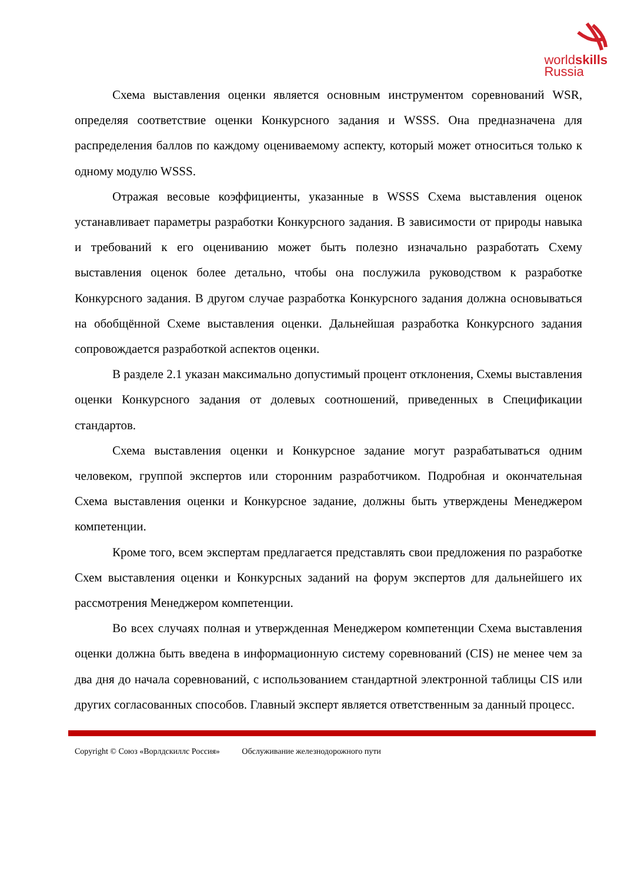worldskills
Russia
Схема выставления оценки является основным инструментом соревнований WSR, определяя соответствие оценки Конкурсного задания и WSSS. Она предназначена для распределения баллов по каждому оцениваемому аспекту, который может относиться только к одному модулю WSSS.
Отражая весовые коэффициенты, указанные в WSSS Схема выставления оценок устанавливает параметры разработки Конкурсного задания. В зависимости от природы навыка и требований к его оцениванию может быть полезно изначально разработать Схему выставления оценок более детально, чтобы она послужила руководством к разработке Конкурсного задания. В другом случае разработка Конкурсного задания должна основываться на обобщённой Схеме выставления оценки. Дальнейшая разработка Конкурсного задания сопровождается разработкой аспектов оценки.
В разделе 2.1 указан максимально допустимый процент отклонения, Схемы выставления оценки Конкурсного задания от долевых соотношений, приведенных в Спецификации стандартов.
Схема выставления оценки и Конкурсное задание могут разрабатываться одним человеком, группой экспертов или сторонним разработчиком. Подробная и окончательная Схема выставления оценки и Конкурсное задание, должны быть утверждены Менеджером компетенции.
Кроме того, всем экспертам предлагается представлять свои предложения по разработке Схем выставления оценки и Конкурсных заданий на форум экспертов для дальнейшего их рассмотрения Менеджером компетенции.
Во всех случаях полная и утвержденная Менеджером компетенции Схема выставления оценки должна быть введена в информационную систему соревнований (CIS) не менее чем за два дня до начала соревнований, с использованием стандартной электронной таблицы CIS или других согласованных способов. Главный эксперт является ответственным за данный процесс.
Copyright © Союз «Ворлдскиллс Россия» Обслуживание железнодорожного пути